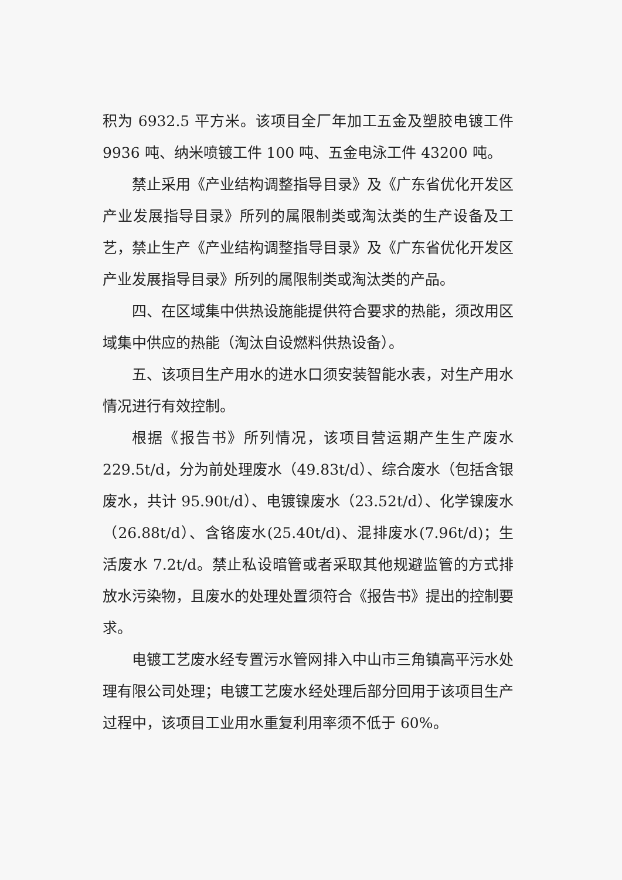积为 6932.5 平方米。该项目全厂年加工五金及塑胶电镀工件 9936 吨、纳米喷镀工件 100 吨、五金电泳工件 43200 吨。
禁止采用《产业结构调整指导目录》及《广东省优化开发区产业发展指导目录》所列的属限制类或淘汰类的生产设备及工艺，禁止生产《产业结构调整指导目录》及《广东省优化开发区产业发展指导目录》所列的属限制类或淘汰类的产品。
四、在区域集中供热设施能提供符合要求的热能，须改用区域集中供应的热能（淘汰自设燃料供热设备）。
五、该项目生产用水的进水口须安装智能水表，对生产用水情况进行有效控制。
根据《报告书》所列情况，该项目营运期产生生产废水 229.5t/d，分为前处理废水（49.83t/d）、综合废水（包括含银废水，共计 95.90t/d）、电镀镍废水（23.52t/d）、化学镍废水（26.88t/d）、含铬废水(25.40t/d)、混排废水(7.96t/d)；生活废水 7.2t/d。禁止私设暗管或者采取其他规避监管的方式排放水污染物，且废水的处理处置须符合《报告书》提出的控制要求。
电镀工艺废水经专置污水管网排入中山市三角镇高平污水处理有限公司处理；电镀工艺废水经处理后部分回用于该项目生产过程中，该项目工业用水重复利用率须不低于 60%。